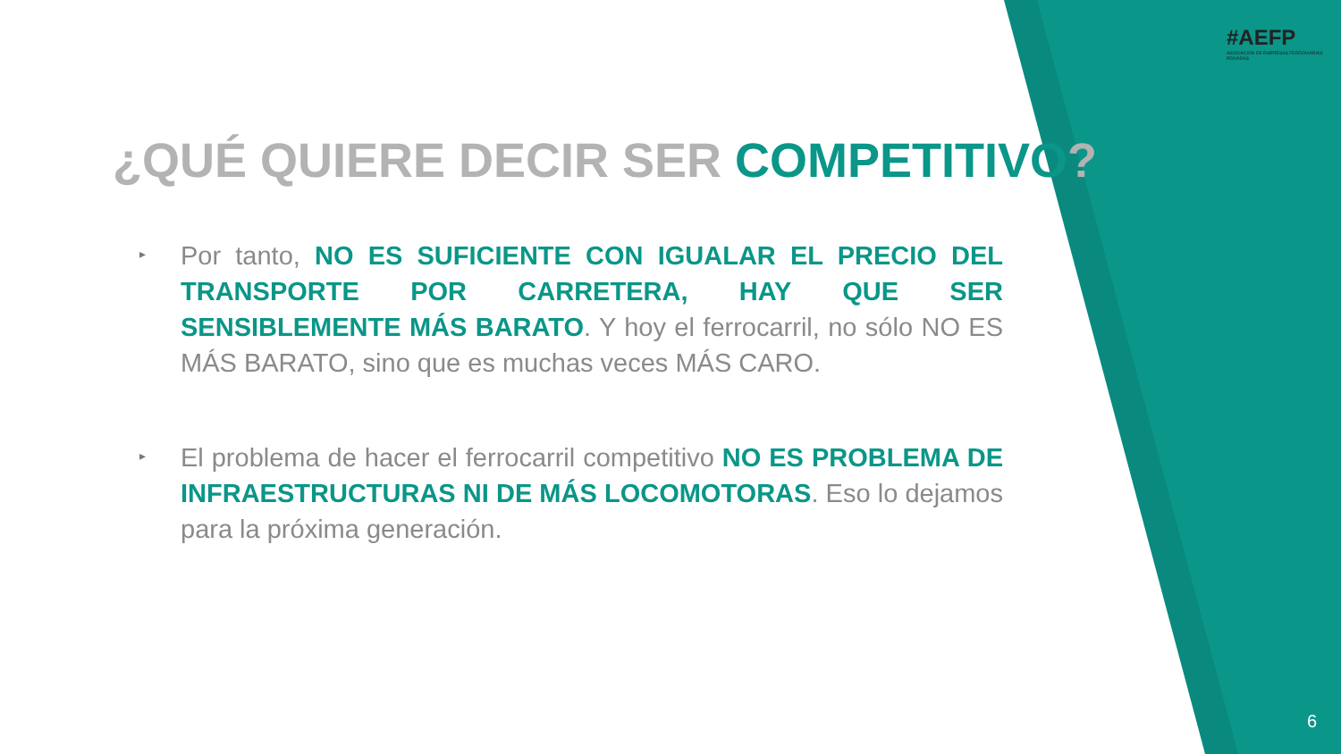#AEFP
ASOCIACIÓN DE EMPRESAS FERROVIARIAS PRIVADAS
¿QUÉ QUIERE DECIR SER COMPETITIVO?
▸
Por tanto, NO ES SUFICIENTE CON IGUALAR EL PRECIO DEL TRANSPORTE POR CARRETERA, HAY QUE SER SENSIBLEMENTE MÁS BARATO. Y hoy el ferrocarril, no sólo NO ES MÁS BARATO, sino que es muchas veces MÁS CARO.
▸
El problema de hacer el ferrocarril competitivo NO ES PROBLEMA DE INFRAESTRUCTURAS NI DE MÁS LOCOMOTORAS. Eso lo dejamos para la próxima generación.
6